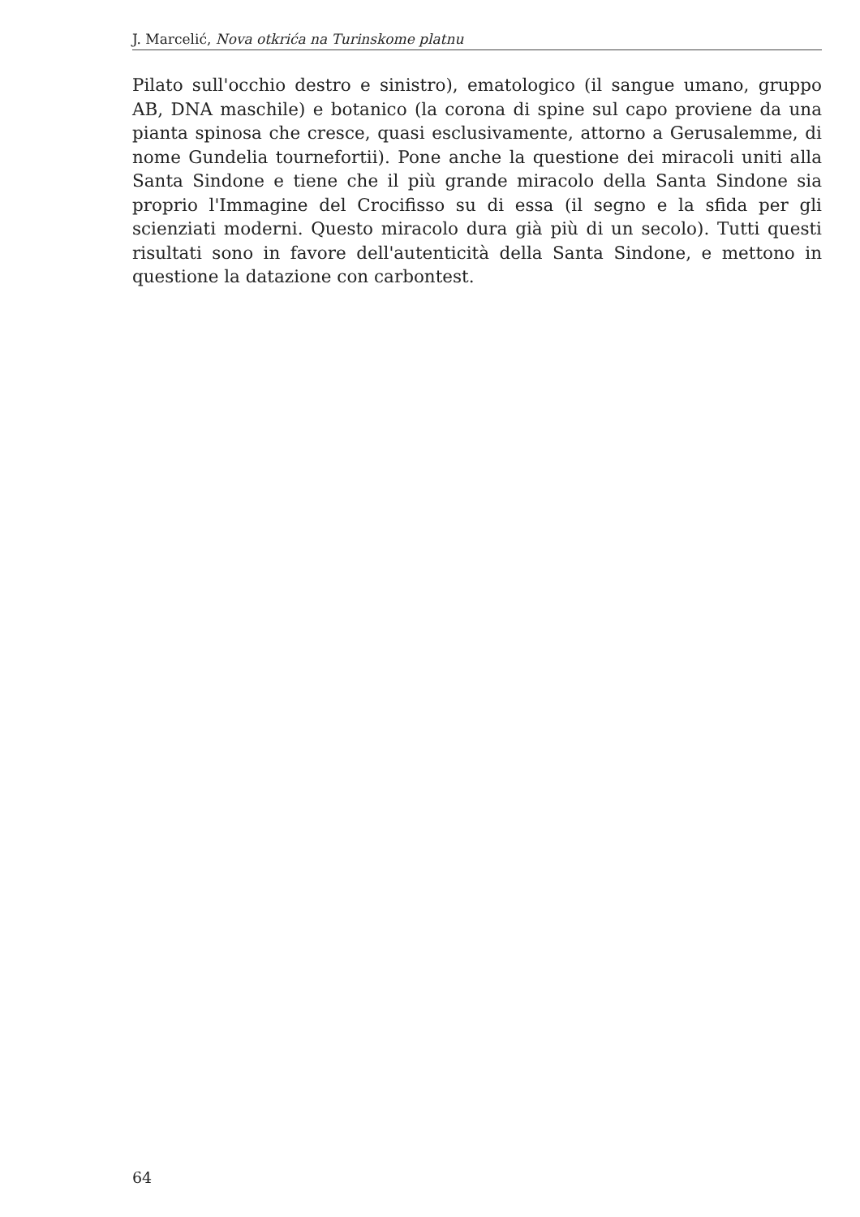J. Marcelić, Nova otkrića na Turinskome platnu
Pilato sull'occhio destro e sinistro), ematologico (il sangue umano, gruppo AB, DNA maschile) e botanico (la corona di spine sul capo proviene da una pianta spinosa che cresce, quasi esclusivamente, attorno a Gerusalemme, di nome Gundelia tournefortii). Pone anche la questione dei miracoli uniti alla Santa Sindone e tiene che il più grande miracolo della Santa Sindone sia proprio l'Immagine del Crocifisso su di essa (il segno e la sfida per gli scienziati moderni. Questo miracolo dura già più di un secolo). Tutti questi risultati sono in favore dell'autenticità della Santa Sindone, e mettono in questione la datazione con carbontest.
64